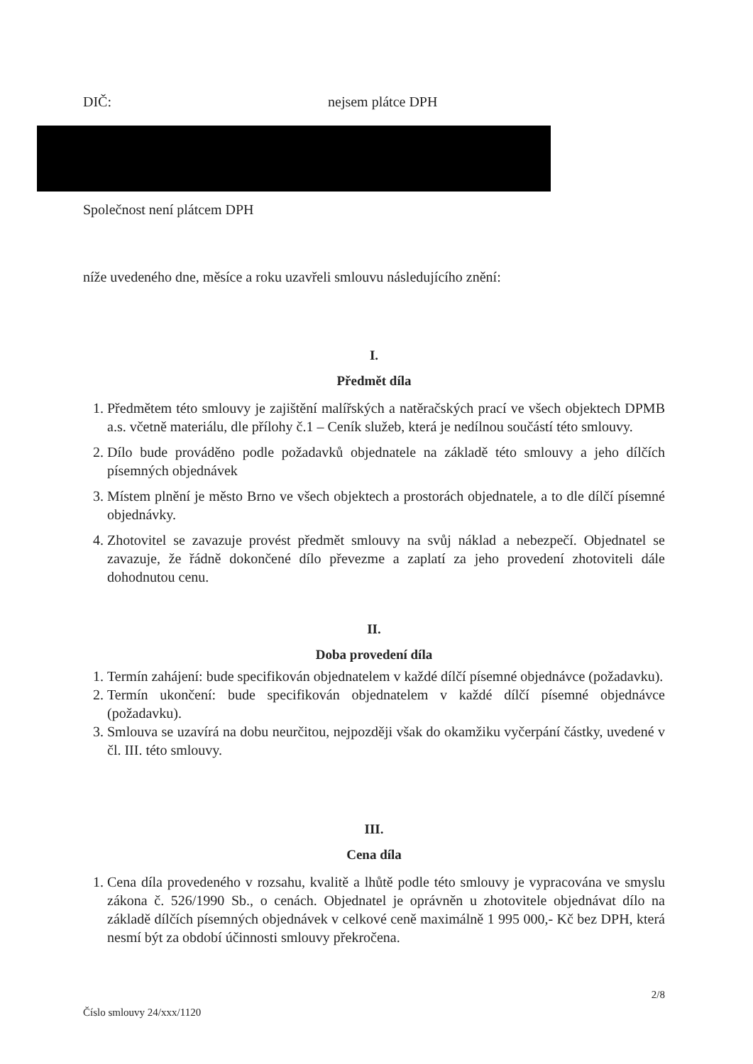DIČ: nejsem plátce DPH
Společnost není plátcem DPH
níže uvedeného dne, měsíce a roku uzavřeli smlouvu následujícího znění:
I.
Předmět díla
1. Předmětem této smlouvy je zajištění malířských a natěračských prací ve všech objektech DPMB a.s. včetně materiálu, dle přílohy č.1 – Ceník služeb, která je nedílnou součástí této smlouvy.
2. Dílo bude prováděno podle požadavků objednatele na základě této smlouvy a jeho dílčích písemných objednávek
3. Místem plnění je město Brno ve všech objektech a prostorách objednatele, a to dle dílčí písemné objednávky.
4. Zhotovitel se zavazuje provést předmět smlouvy na svůj náklad a nebezpečí. Objednatel se zavazuje, že řádně dokončené dílo převezme a zaplatí za jeho provedení zhotoviteli dále dohodnutou cenu.
II.
Doba provedení díla
1. Termín zahájení: bude specifikován objednatelem v každé dílčí písemné objednávce (požadavku).
2. Termín ukončení: bude specifikován objednatelem v každé dílčí písemné objednávce (požadavku).
3. Smlouva se uzavírá na dobu neurčitou, nejpozději však do okamžiku vyčerpání částky, uvedené v čl. III. této smlouvy.
III.
Cena díla
1. Cena díla provedeného v rozsahu, kvalitě a lhůtě podle této smlouvy je vypracována ve smyslu zákona č. 526/1990 Sb., o cenách. Objednatel je oprávněn u zhotovitele objednávat dílo na základě dílčích písemných objednávek v celkové ceně maximálně 1 995 000,- Kč bez DPH, která nesmí být za období účinnosti smlouvy překročena.
2/8
Číslo smlouvy 24/xxx/1120